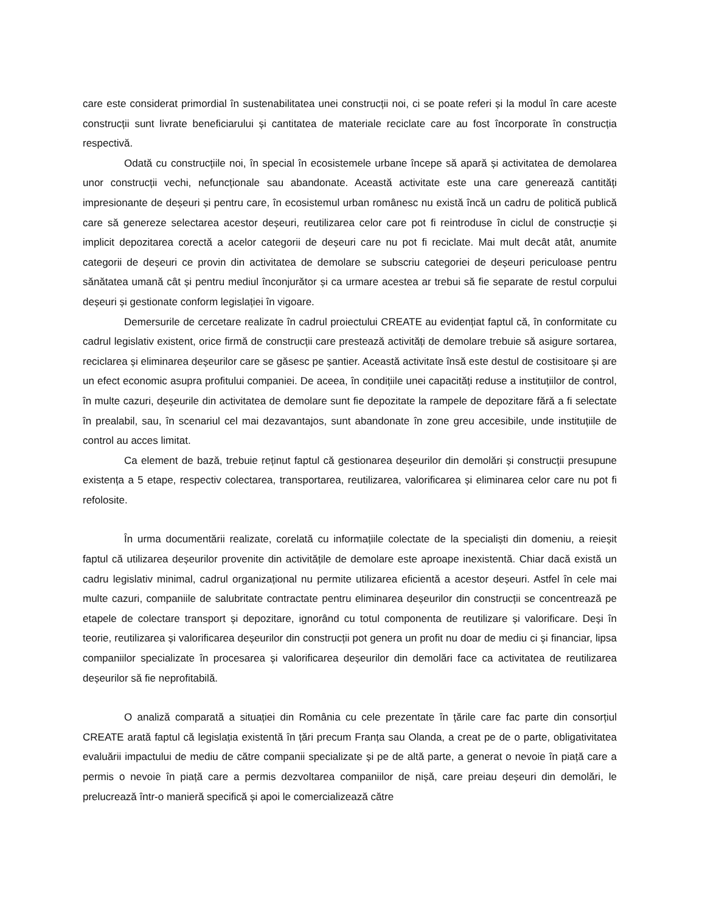care este considerat primordial în sustenabilitatea unei construcții noi, ci se poate referi și la modul în care aceste construcții sunt livrate beneficiarului și cantitatea de materiale reciclate care au fost încorporate în construcția respectivă.
Odată cu construcțiile noi, în special în ecosistemele urbane începe să apară și activitatea de demolarea unor construcții vechi, nefuncționale sau abandonate. Această activitate este una care generează cantități impresionante de deșeuri și pentru care, în ecosistemul urban românesc nu există încă un cadru de politică publică care să genereze selectarea acestor deșeuri, reutilizarea celor care pot fi reintroduse în ciclul de construcție și implicit depozitarea corectă a acelor categorii de deșeuri care nu pot fi reciclate. Mai mult decât atât, anumite categorii de deșeuri ce provin din activitatea de demolare se subscriu categoriei de deșeuri periculoase pentru sănătatea umană cât și pentru mediul înconjurător și ca urmare acestea ar trebui să fie separate de restul corpului deșeuri și gestionate conform legislației în vigoare.
Demersurile de cercetare realizate în cadrul proiectului CREATE au evidențiat faptul că, în conformitate cu cadrul legislativ existent, orice firmă de construcții care prestează activități de demolare trebuie să asigure sortarea, reciclarea și eliminarea deșeurilor care se găsesc pe șantier. Această activitate însă este destul de costisitoare și are un efect economic asupra profitului companiei. De aceea, în condițiile unei capacități reduse a instituțiilor de control, în multe cazuri, deșeurile din activitatea de demolare sunt fie depozitate la rampele de depozitare fără a fi selectate în prealabil, sau, în scenariul cel mai dezavantajos, sunt abandonate în zone greu accesibile, unde instituțiile de control au acces limitat.
Ca element de bază, trebuie reținut faptul că gestionarea deșeurilor din demolări și construcții presupune existența a 5 etape, respectiv colectarea, transportarea, reutilizarea, valorificarea și eliminarea celor care nu pot fi refolosite.
În urma documentării realizate, corelată cu informațiile colectate de la specialiști din domeniu, a reieșit faptul că utilizarea deșeurilor provenite din activitățile de demolare este aproape inexistentă. Chiar dacă există un cadru legislativ minimal, cadrul organizațional nu permite utilizarea eficientă a acestor deșeuri. Astfel în cele mai multe cazuri, companiile de salubritate contractate pentru eliminarea deșeurilor din construcții se concentrează pe etapele de colectare transport și depozitare, ignorând cu totul componenta de reutilizare și valorificare. Deși în teorie, reutilizarea și valorificarea deșeurilor din construcții pot genera un profit nu doar de mediu ci și financiar, lipsa companiilor specializate în procesarea și valorificarea deșeurilor din demolări face ca activitatea de reutilizarea deșeurilor să fie neprofitabilă.
O analiză comparată a situației din România cu cele prezentate în țările care fac parte din consorțiul CREATE arată faptul că legislația existentă în țări precum Franța sau Olanda, a creat pe de o parte, obligativitatea evaluării impactului de mediu de către companii specializate și pe de altă parte, a generat o nevoie în piață care a permis o nevoie în piață care a permis dezvoltarea companiilor de nișă, care preiau deșeuri din demolări, le prelucrează într-o manieră specifică și apoi le comercializează către